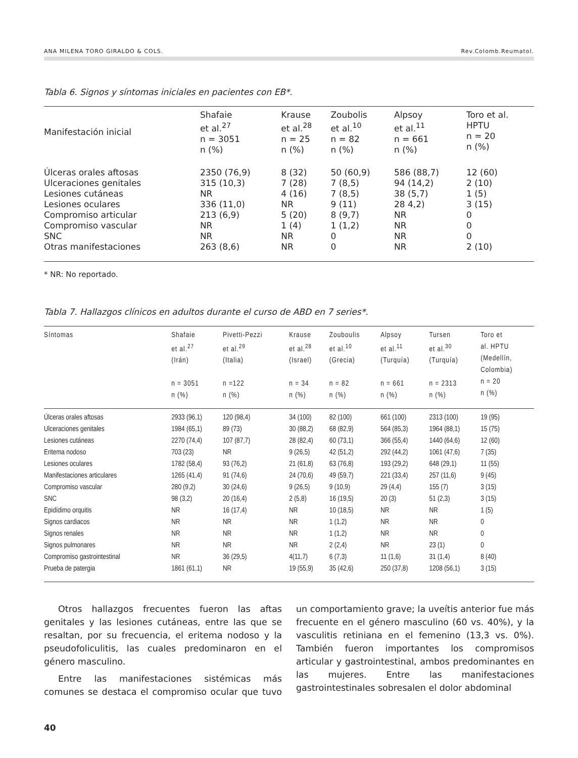ANA MILENA TORO GIRALDO & COLS. Rev.Colomb.Reumatol.
Tabla 6. Signos y síntomas iniciales en pacientes con EB*.
| Manifestación inicial | Shafaie et al.<sup>27</sup> n = 3051 n (%) | Krause et al.<sup>28</sup> n = 25 n (%) | Zoubolis et al.<sup>10</sup> n = 82 n (%) | Alpsoy et al.<sup>11</sup> n = 661 n (%) | Toro et al. HPTU n = 20 n (%) |
| --- | --- | --- | --- | --- | --- |
| Úlceras orales aftosas | 2350 (76,9) | 8 (32) | 50 (60,9) | 586 (88,7) | 12 (60) |
| Ulceraciones genitales | 315 (10,3) | 7 (28) | 7 (8,5) | 94 (14,2) | 2 (10) |
| Lesiones cutáneas | NR | 4 (16) | 7 (8,5) | 38 (5,7) | 1 (5) |
| Lesiones oculares | 336 (11,0) | NR | 9 (11) | 28 4,2) | 3 (15) |
| Compromiso articular | 213 (6,9) | 5 (20) | 8 (9,7) | NR | 0 |
| Compromiso vascular | NR | 1 (4) | 1 (1,2) | NR | 0 |
| SNC | NR | NR | 0 | NR | 0 |
| Otras manifestaciones | 263 (8,6) | NR | 0 | NR | 2 (10) |
* NR: No reportado.
Tabla 7. Hallazgos clínicos en adultos durante el curso de ABD en 7 series*.
| Síntomas | Shafaie et al.<sup>27</sup> (Irán) n = 3051 n (%) | Pivetti-Pezzi et al.<sup>29</sup> (Italia) n =122 n (%) | Krause et al.<sup>28</sup> (Israel) n = 34 n (%) | Zouboulis et al.<sup>10</sup> (Grecia) n = 82 n (%) | Alpsoy et al.<sup>11</sup> (Turquía) n = 661 n (%) | Tursen et al.<sup>30</sup> (Turquía) n = 2313 n (%) | Toro et al. HPTU (Medellín, Colombia) n = 20 n (%) |
| --- | --- | --- | --- | --- | --- | --- | --- |
| Úlceras orales aftosas | 2933 (96,1) | 120 (98,4) | 34 (100) | 82 (100) | 661 (100) | 2313 (100) | 19 (95) |
| Ulceraciones genitales | 1984 (65,1) | 89 (73) | 30 (88,2) | 68 (82,9) | 564 (85,3) | 1964 (88,1) | 15 (75) |
| Lesiones cutáneas | 2270 (74,4) | 107 (87,7) | 28 (82,4) | 60 (73,1) | 366 (55,4) | 1440 (64,6) | 12 (60) |
| Eritema nodoso | 703 (23) | NR | 9 (26,5) | 42 (51,2) | 292 (44,2) | 1061 (47,6) | 7 (35) |
| Lesiones oculares | 1782 (58,4) | 93 (76,2) | 21 (61,8) | 63 (76,8) | 193 (29,2) | 648 (29,1) | 11 (55) |
| Manifestaciones articulares | 1265 (41,4) | 91 (74,6) | 24 (70,6) | 49 (59,7) | 221 (33,4) | 257 (11,6) | 9 (45) |
| Compromiso vascular | 280 (9,2) | 30 (24,6) | 9 (26,5) | 9 (10,9) | 29 (4,4) | 155 (7) | 3 (15) |
| SNC | 98 (3,2) | 20 (16,4) | 2 (5,8) | 16 (19,5) | 20 (3) | 51 (2,3) | 3 (15) |
| Epidídimo orquitis | NR | 16 (17,4) | NR | 10 (18,5) | NR | NR | 1 (5) |
| Signos cardiacos | NR | NR | NR | 1 (1,2) | NR | NR | 0 |
| Signos renales | NR | NR | NR | 1 (1,2) | NR | NR | 0 |
| Signos pulmonares | NR | NR | NR | 2 (2,4) | NR | 23 (1) | 0 |
| Compromiso gastrointestinal | NR | 36 (29,5) | 4(11,7) | 6 (7,3) | 11 (1,6) | 31 (1,4) | 8 (40) |
| Prueba de patergia | 1861 (61,1) | NR | 19 (55,9) | 35 (42,6) | 250 (37,8) | 1208 (56,1) | 3 (15) |
Otros hallazgos frecuentes fueron las aftas genitales y las lesiones cutáneas, entre las que se resaltan, por su frecuencia, el eritema nodoso y la pseudofoliculitis, las cuales predominaron en el género masculino.
Entre las manifestaciones sistémicas más comunes se destaca el compromiso ocular que tuvo un comportamiento grave; la uveítis anterior fue más frecuente en el género masculino (60 vs. 40%), y la vasculitis retiniana en el femenino (13,3 vs. 0%). También fueron importantes los compromisos articular y gastrointestinal, ambos predominantes en las mujeres. Entre las manifestaciones gastrointestinales sobresalen el dolor abdominal
40